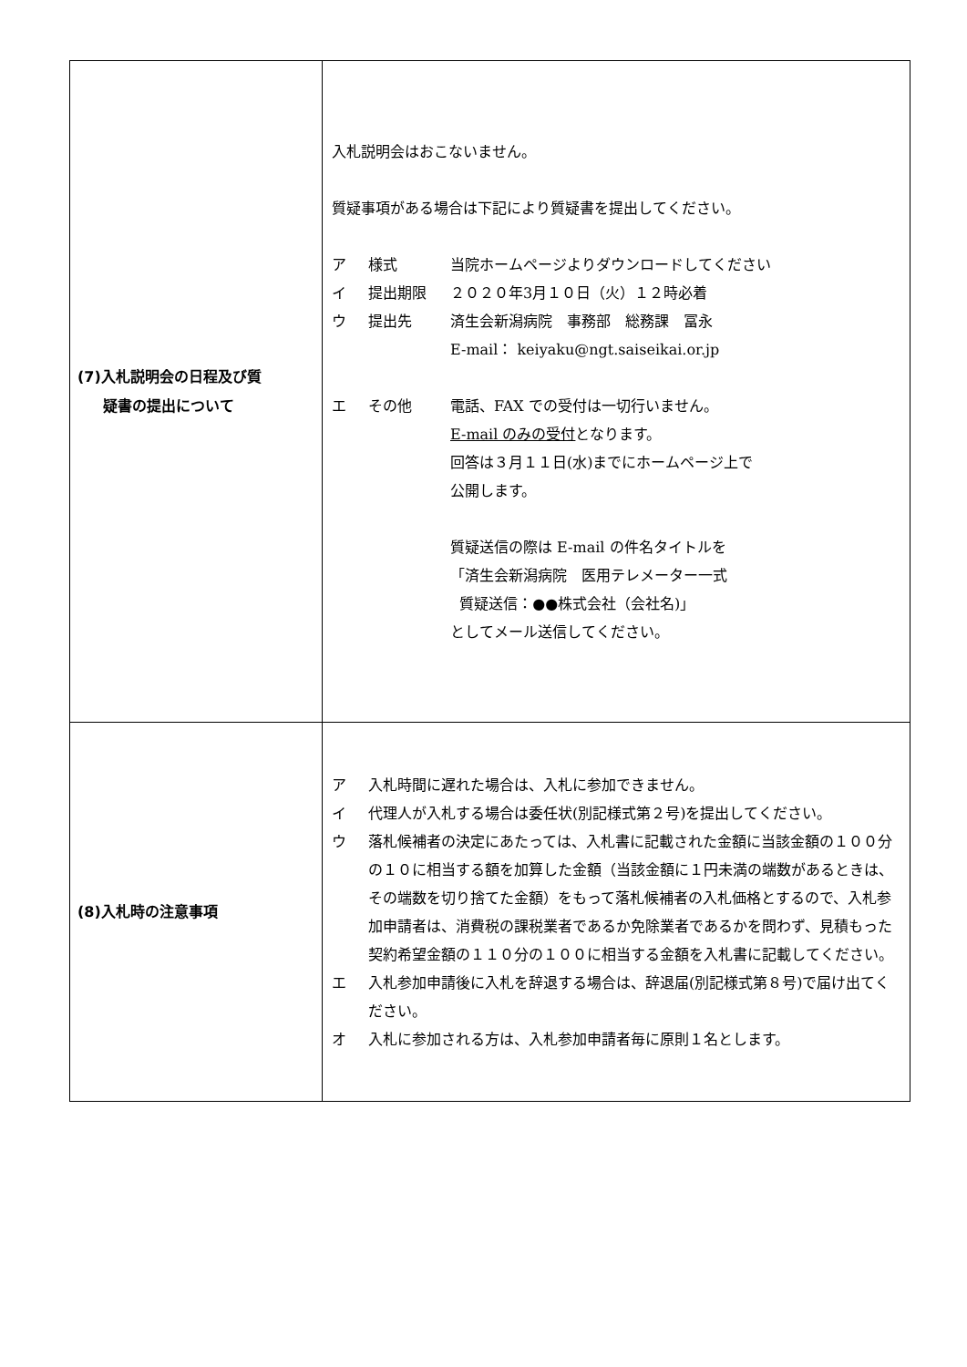| (7)入札説明会の日程及び質 疑書の提出について | 入札説明会はおこないません。 質疑事項がある場合は下記により質疑書を提出してください。 ア 様式 当院ホームページよりダウンロードしてください イ 提出期限 ２０２０年3月１０日（火）１２時必着 ウ 提出先 済生会新潟病院 事務部 総務課 冨永 E-mail： keiyaku@ngt.saiseikai.or.jp エ その他 電話、FAX での受付は一切行いません。 E-mail のみの受付 となります。 回答は３月１１日(水)までにホームページ上で 公開します。 質疑送信の際は E-mail の件名タイトルを 「済生会新潟病院 医用テレメーター一式 質疑送信：●●株式会社（会社名)」 としてメール送信してください。 |
| (8)入札時の注意事項 | ア 入札時間に遅れた場合は、入札に参加できません。 イ 代理人が入札する場合は委任状(別記様式第２号)を提出してください。 ウ 落札候補者の決定にあたっては、入札書に記載された金額に当該金額の１００分の１０に相当する額を加算した金額（当該金額に１円未満の端数があるときは、その端数を切り捨てた金額）をもって落札候補者の入札価格とするので、入札参加申請者は、消費税の課税業者であるか免除業者であるかを問わず、見積もった契約希望金額の１１０分の１００に相当する金額を入札書に記載してください。 エ 入札参加申請後に入札を辞退する場合は、辞退届(別記様式第８号)で届け出てください。 オ 入札に参加される方は、入札参加申請者毎に原則１名とします。 |